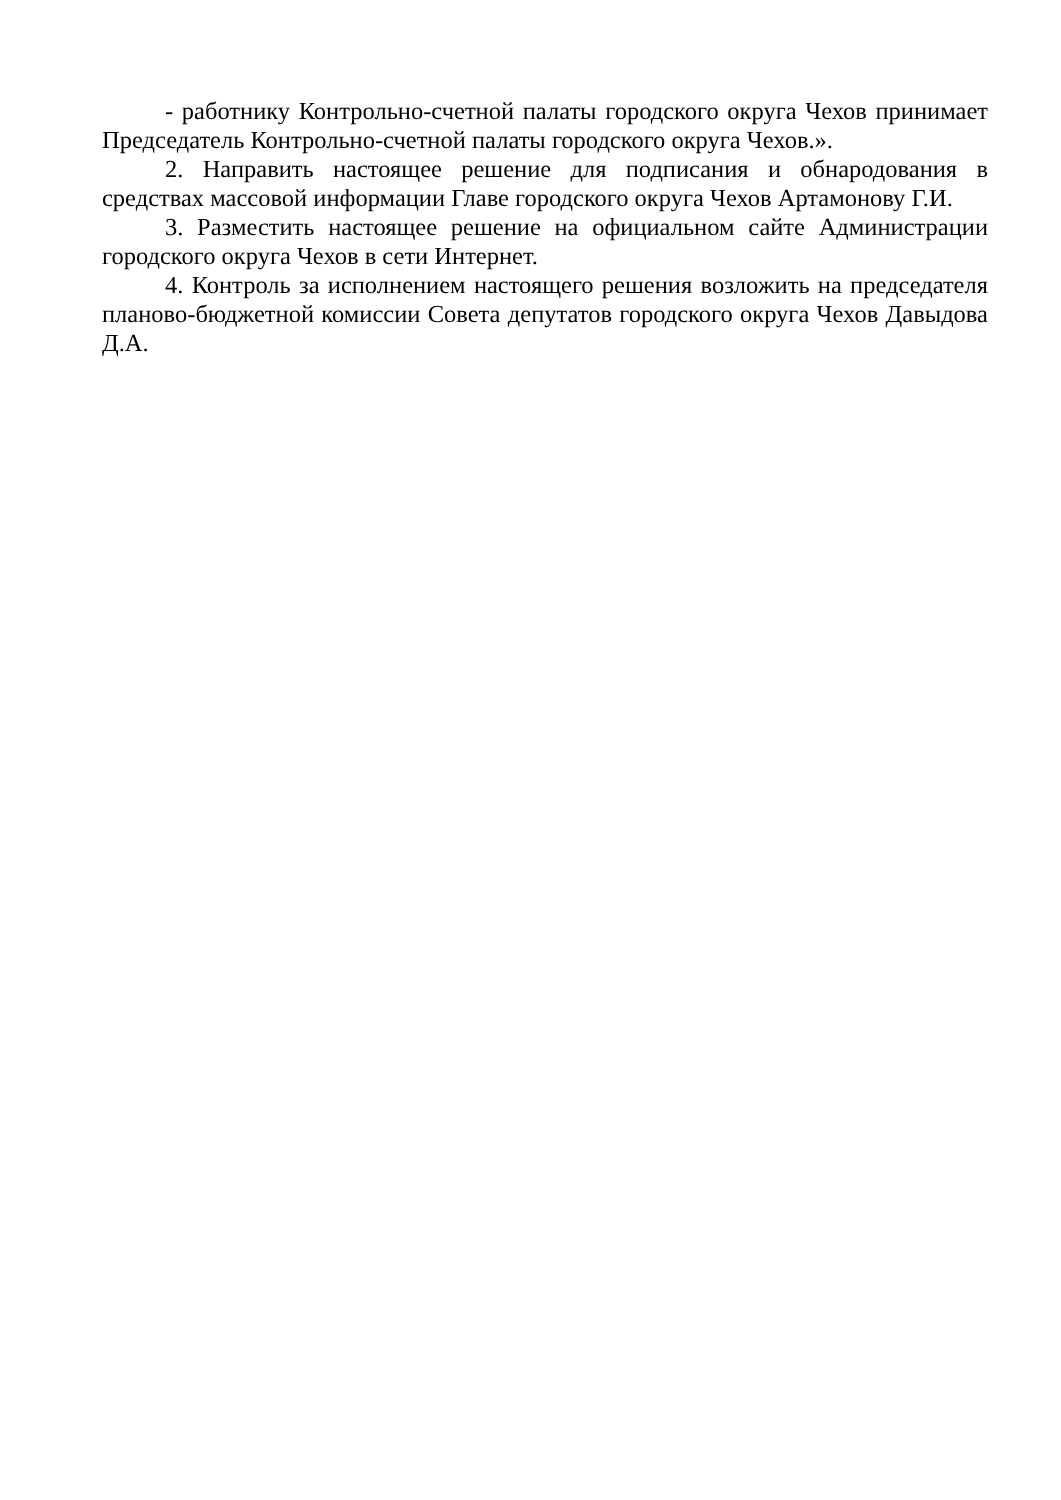- работнику Контрольно-счетной палаты городского округа Чехов принимает Председатель Контрольно-счетной палаты городского округа Чехов.».
2. Направить настоящее решение для подписания и обнародования в средствах массовой информации Главе городского округа Чехов Артамонову Г.И.
3. Разместить настоящее решение на официальном сайте Администрации городского округа Чехов в сети Интернет.
4. Контроль за исполнением настоящего решения возложить на председателя планово-бюджетной комиссии Совета депутатов городского округа Чехов Давыдова Д.А.